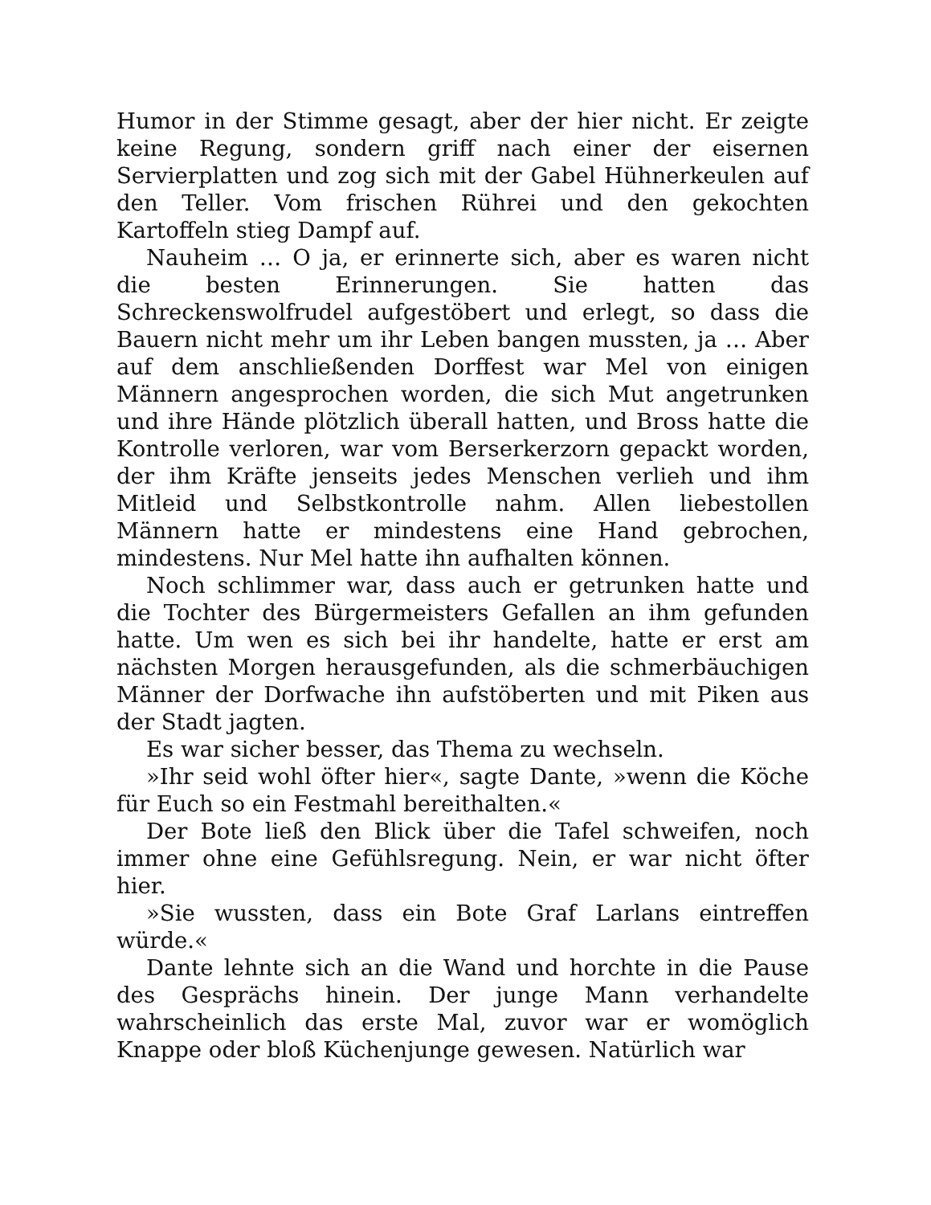Humor in der Stimme gesagt, aber der hier nicht. Er zeigte keine Regung, sondern griff nach einer der eisernen Servierplatten und zog sich mit der Gabel Hühnerkeulen auf den Teller. Vom frischen Rührei und den gekochten Kartoffeln stieg Dampf auf.
Nauheim … O ja, er erinnerte sich, aber es waren nicht die besten Erinnerungen. Sie hatten das Schreckenswolfrudel aufgestöbert und erlegt, so dass die Bauern nicht mehr um ihr Leben bangen mussten, ja … Aber auf dem anschließenden Dorffest war Mel von einigen Männern angesprochen worden, die sich Mut angetrunken und ihre Hände plötzlich überall hatten, und Bross hatte die Kontrolle verloren, war vom Berserkerzorn gepackt worden, der ihm Kräfte jenseits jedes Menschen verlieh und ihm Mitleid und Selbstkontrolle nahm. Allen liebestollen Männern hatte er mindestens eine Hand gebrochen, mindestens. Nur Mel hatte ihn aufhalten können.
Noch schlimmer war, dass auch er getrunken hatte und die Tochter des Bürgermeisters Gefallen an ihm gefunden hatte. Um wen es sich bei ihr handelte, hatte er erst am nächsten Morgen herausgefunden, als die schmerbäuchigen Männer der Dorfwache ihn aufstöberten und mit Piken aus der Stadt jagten.
Es war sicher besser, das Thema zu wechseln.
»Ihr seid wohl öfter hier«, sagte Dante, »wenn die Köche für Euch so ein Festmahl bereithalten.«
Der Bote ließ den Blick über die Tafel schweifen, noch immer ohne eine Gefühlsregung. Nein, er war nicht öfter hier.
»Sie wussten, dass ein Bote Graf Larlans eintreffen würde.«
Dante lehnte sich an die Wand und horchte in die Pause des Gesprächs hinein. Der junge Mann verhandelte wahrscheinlich das erste Mal, zuvor war er womöglich Knappe oder bloß Küchenjunge gewesen. Natürlich war